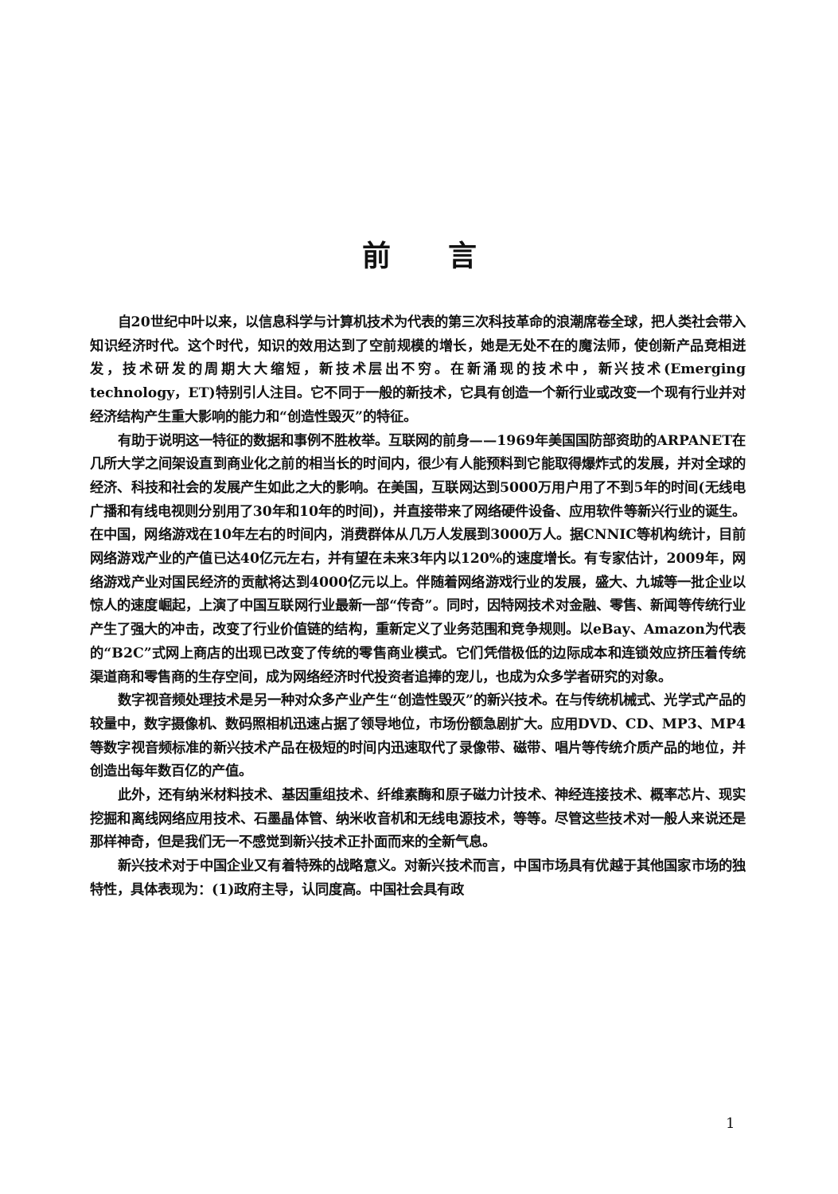前言
自20世纪中叶以来，以信息科学与计算机技术为代表的第三次科技革命的浪潮席卷全球，把人类社会带入知识经济时代。这个时代，知识的效用达到了空前规模的增长，她是无处不在的魔法师，使创新产品竞相迸发，技术研发的周期大大缩短，新技术层出不穷。在新涌现的技术中，新兴技术(Emerging technology，ET)特别引人注目。它不同于一般的新技术，它具有创造一个新行业或改变一个现有行业并对经济结构产生重大影响的能力和“创造性毁灭”的特征。
有助于说明这一特征的数据和事例不胜枚举。互联网的前身——1969年美国国防部资助的ARPANET在几所大学之间架设直到商业化之前的相当长的时间内，很少有人能预料到它能取得爆炸式的发展，并对全球的经济、科技和社会的发展产生如此之大的影响。在美国，互联网达到5000万用户用了不到5年的时间(无线电广播和有线电视则分别用了30年和10年的时间)，并直接带来了网络硬件设备、应用软件等新兴行业的诞生。在中国，网络游戏在10年左右的时间内，消费群体从几万人发展到3000万人。据CNNIC等机构统计，目前网络游戏产业的产值已达40亿元左右，并有望在未来3年内以120%的速度增长。有专家估计，2009年，网络游戏产业对国民经济的贡献将达到4000亿元以上。伴随着网络游戏行业的发展，盛大、九城等一批企业以惊人的速度崛起，上演了中国互联网行业最新一部“传奇”。同时，因特网技术对金融、零售、新闻等传统行业产生了强大的冲击，改变了行业价值链的结构，重新定义了业务范围和竞争规则。以eBay、Amazon为代表的“B2C”式网上商店的出现已改变了传统的零售商业模式。它们凭借极低的边际成本和连锁效应挤压着传统渠道商和零售商的生存空间，成为网络经济时代投资者追捧的宠儿，也成为众多学者研究的对象。
数字视音频处理技术是另一种对众多产业产生“创造性毁灭”的新兴技术。在与传统机械式、光学式产品的较量中，数字摄像机、数码照相机迅速占据了领导地位，市场份额急剧扩大。应用DVD、CD、MP3、MP4等数字视音频标准的新兴技术产品在极短的时间内迅速取代了录像带、磁带、唱片等传统介质产品的地位，并创造出每年数百亿的产值。
此外，还有纳米材料技术、基因重组技术、纤维素酶和原子磁力计技术、神经连接技术、概率芯片、现实挖掘和离线网络应用技术、石墨晶体管、纳米收音机和无线电源技术，等等。尽管这些技术对一般人来说还是那样神奇，但是我们无一不感觉到新兴技术正扑面而来的全新气息。
新兴技术对于中国企业又有着特殊的战略意义。对新兴技术而言，中国市场具有优越于其他国家市场的独特性，具体表现为：(1)政府主导，认同度高。中国社会具有政
1